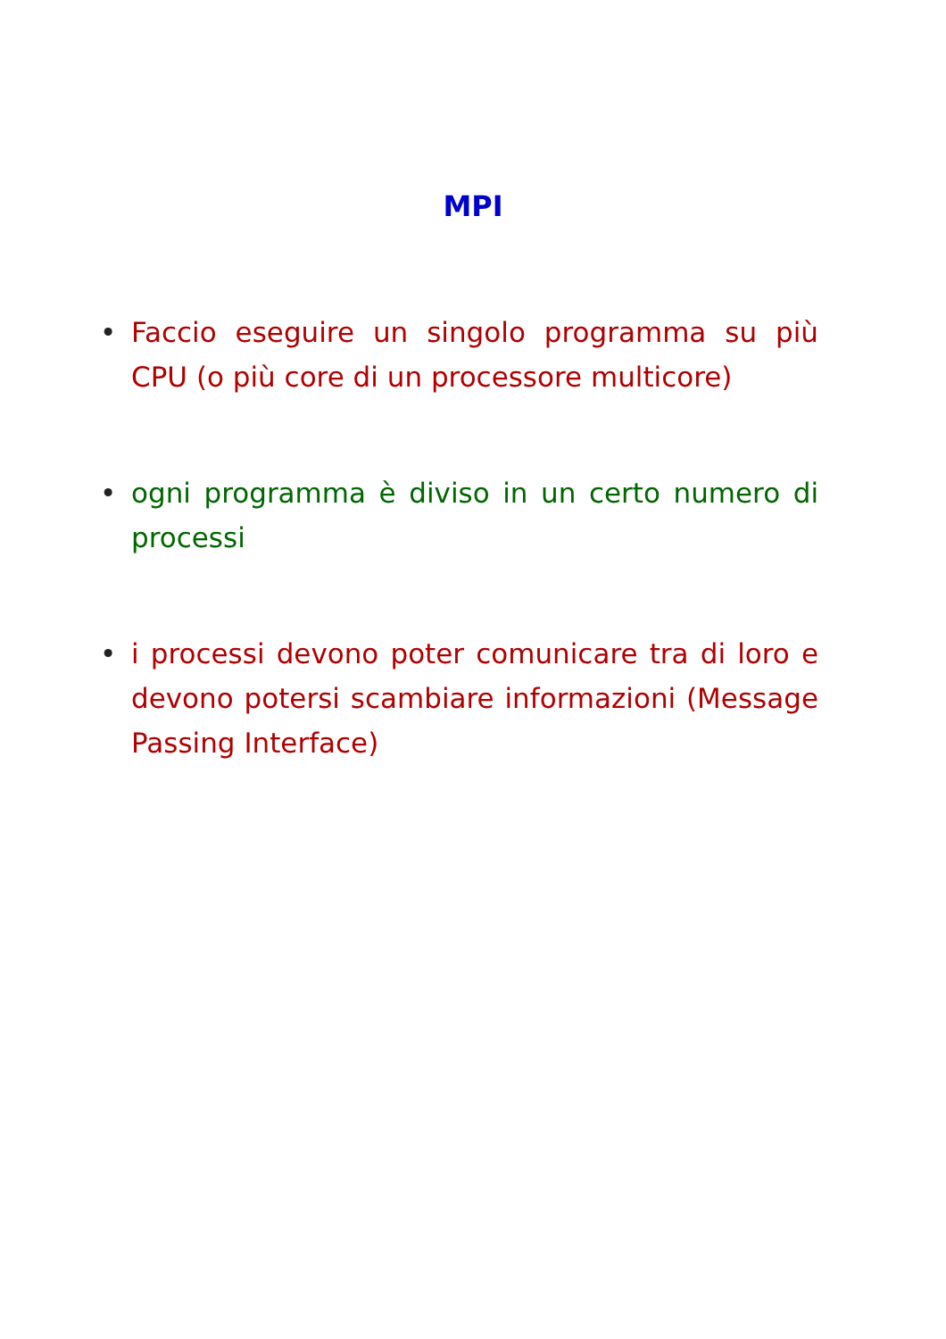MPI
• Faccio eseguire un singolo programma su più CPU (o più core di un processore multicore)
• ogni programma è diviso in un certo numero di processi
• i processi devono poter comunicare tra di loro e devono potersi scambiare informazioni (Message Passing Interface)